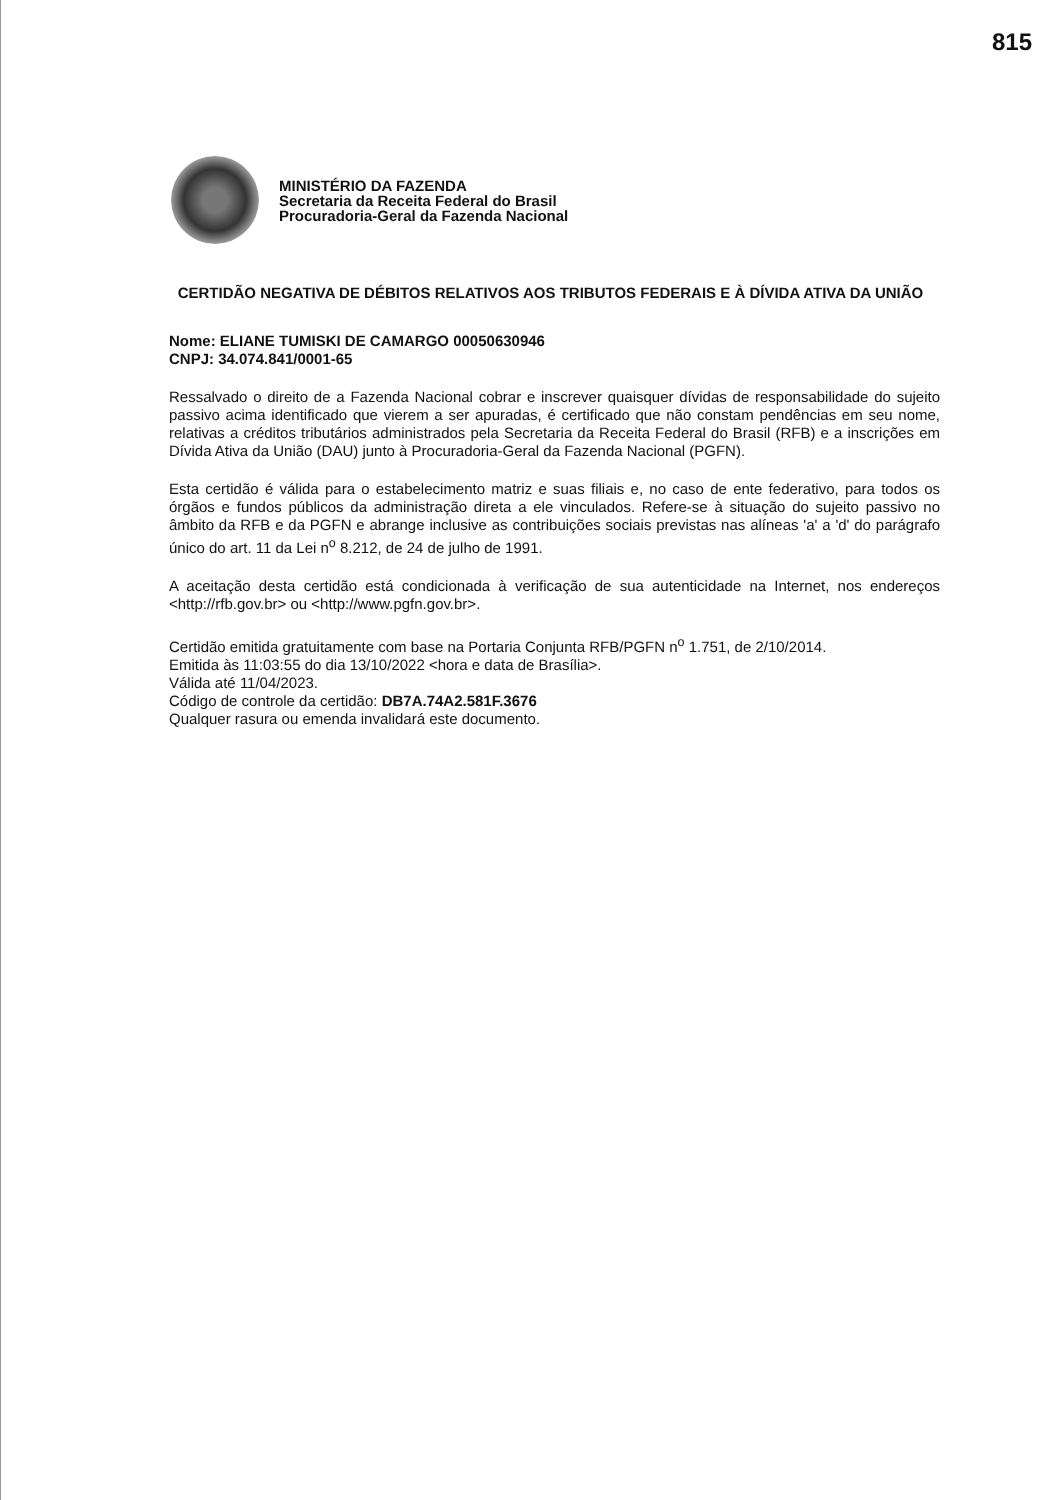815
MINISTÉRIO DA FAZENDA
Secretaria da Receita Federal do Brasil
Procuradoria-Geral da Fazenda Nacional
CERTIDÃO NEGATIVA DE DÉBITOS RELATIVOS AOS TRIBUTOS FEDERAIS E À DÍVIDA ATIVA DA UNIÃO
Nome: ELIANE TUMISKI DE CAMARGO 00050630946
CNPJ: 34.074.841/0001-65
Ressalvado o direito de a Fazenda Nacional cobrar e inscrever quaisquer dívidas de responsabilidade do sujeito passivo acima identificado que vierem a ser apuradas, é certificado que não constam pendências em seu nome, relativas a créditos tributários administrados pela Secretaria da Receita Federal do Brasil (RFB) e a inscrições em Dívida Ativa da União (DAU) junto à Procuradoria-Geral da Fazenda Nacional (PGFN).
Esta certidão é válida para o estabelecimento matriz e suas filiais e, no caso de ente federativo, para todos os órgãos e fundos públicos da administração direta a ele vinculados. Refere-se à situação do sujeito passivo no âmbito da RFB e da PGFN e abrange inclusive as contribuições sociais previstas nas alíneas 'a' a 'd' do parágrafo único do art. 11 da Lei n<sup>o</sup> 8.212, de 24 de julho de 1991.
A aceitação desta certidão está condicionada à verificação de sua autenticidade na Internet, nos endereços <http://rfb.gov.br> ou <http://www.pgfn.gov.br>.
Certidão emitida gratuitamente com base na Portaria Conjunta RFB/PGFN n<sup>o</sup> 1.751, de 2/10/2014.
Emitida às 11:03:55 do dia 13/10/2022 <hora e data de Brasília>.
Válida até 11/04/2023.
Código de controle da certidão: DB7A.74A2.581F.3676
Qualquer rasura ou emenda invalidará este documento.